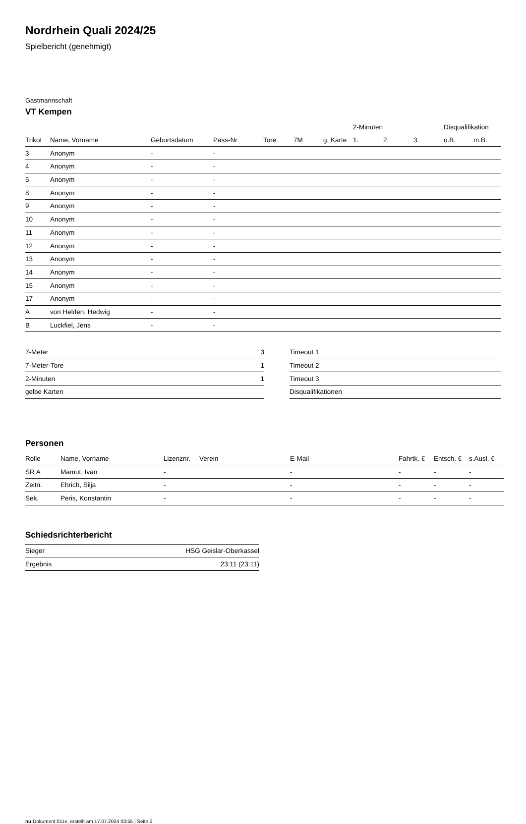Nordrhein Quali 2024/25
Spielbericht (genehmigt)
Gastmannschaft
VT Kempen
| | | | | | | | 2-Minuten | | | Disqualifikation | |
| Trikot | Name, Vorname | Geburtsdatum | Pass-Nr | Tore | 7M | g. Karte | 1. | 2. | 3. | o.B. | m.B. |
| 3 | Anonym | - | - | | | | | | | | |
| 4 | Anonym | - | - | | | | | | | | |
| 5 | Anonym | - | - | | | | | | | | |
| 8 | Anonym | - | - | | | | | | | | |
| 9 | Anonym | - | - | | | | | | | | |
| 10 | Anonym | - | - | | | | | | | | |
| 11 | Anonym | - | - | | | | | | | | |
| 12 | Anonym | - | - | | | | | | | | |
| 13 | Anonym | - | - | | | | | | | | |
| 14 | Anonym | - | - | | | | | | | | |
| 15 | Anonym | - | - | | | | | | | | |
| 17 | Anonym | - | - | | | | | | | | |
| A | von Helden, Hedwig | - | - | | | | | | | | |
| B | Luckfiel, Jens | - | - | | | | | | | | |
| 7-Meter | 3 |
| 7-Meter-Tore | 1 |
| 2-Minuten | 1 |
| gelbe Karten | |
| Timeout 1 |
| Timeout 2 |
| Timeout 3 |
| Disqualifikationen |
Personen
| Rolle | Name, Vorname | Lizenznr. | Verein | E-Mail | Fahrtk. € | Entsch. € | s.Ausl. € |
| --- | --- | --- | --- | --- | --- | --- | --- |
| SR A | Mamut, Ivan | - | | - | - | - | - |
| Zeitn. | Ehrich, Silja | - | | - | - | - | - |
| Sek. | Peris, Konstantin | - | | - | - | - | - |
Schiedsrichterbericht
| Sieger | HSG Geislar-Oberkassel |
| Ergebnis | 23:11 (23:11) |
nu.Dokument 011e, erstellt am 17.07.2024 03:55 | Seite 2